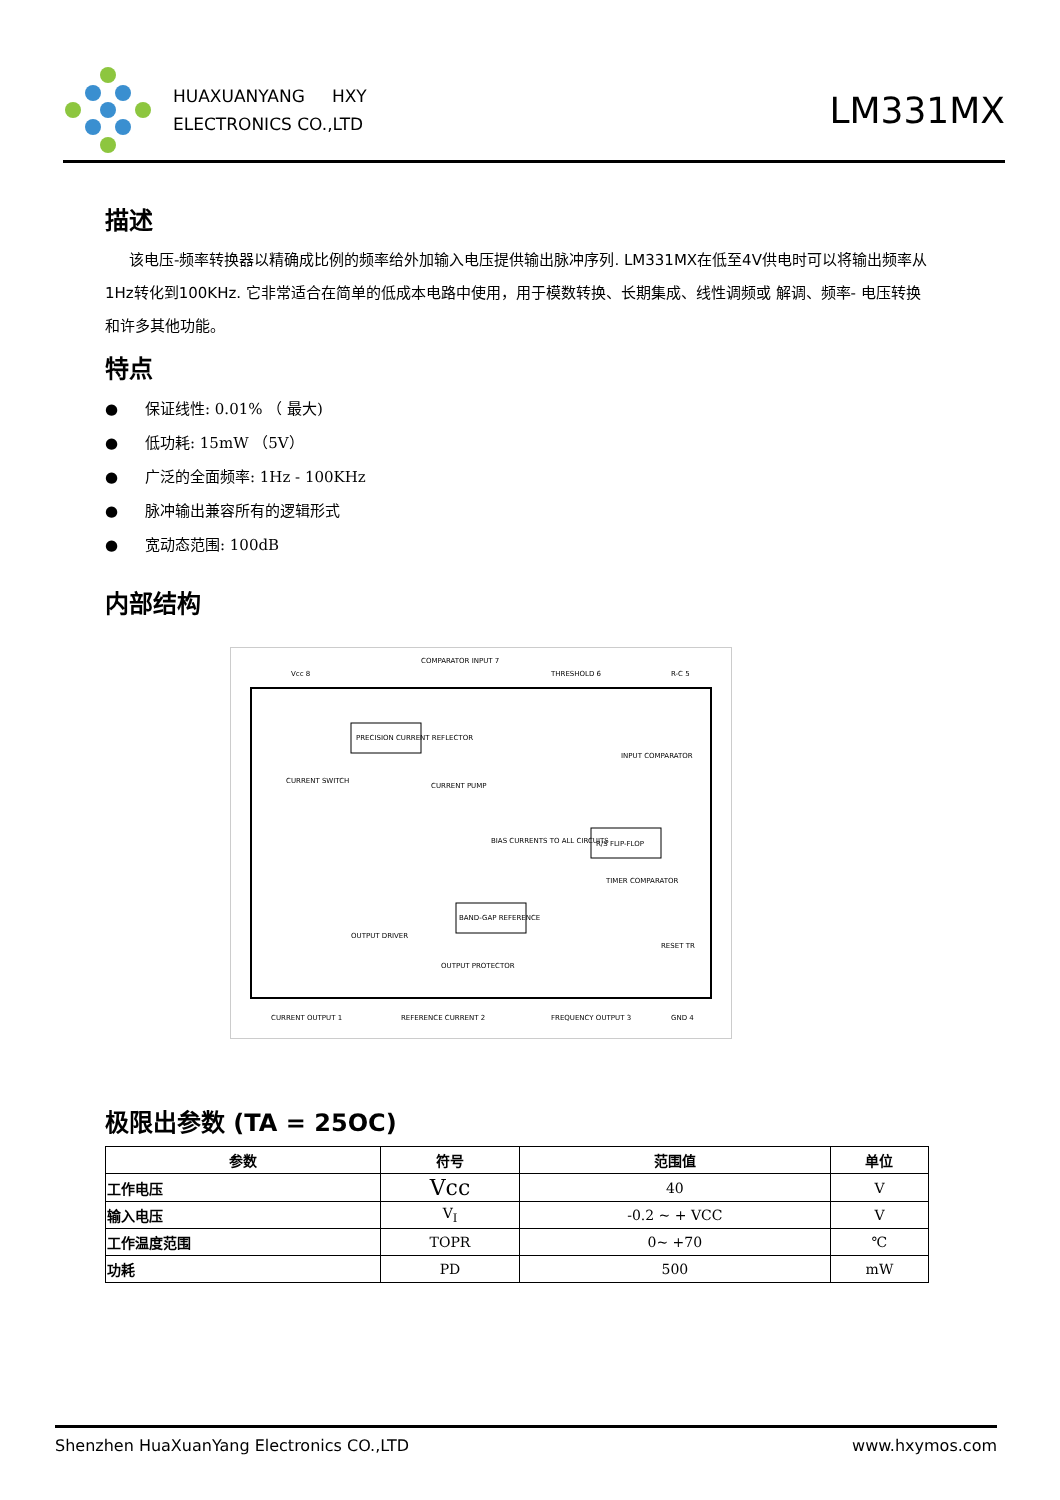HUAXUANYANG HXY
ELECTRONICS CO.,LTD
LM331MX
描述
该电压-频率转换器以精确成比例的频率给外加输入电压提供输出脉冲序列. LM331MX在低至4V供电时可以将输出频率从 1Hz转化到100KHz. 它非常适合在简单的低成本电路中使用，用于模数转换、长期集成、线性调频或 解调、频率- 电压转换和许多其他功能。
特点
● 保证线性: 0.01% （ 最大)
● 低功耗: 15mW （5V）
● 广泛的全面频率: 1Hz - 100KHz
● 脉冲输出兼容所有的逻辑形式
● 宽动态范围: 100dB
内部结构
Vcc 8
COMPARATOR INPUT 7
THRESHOLD 6
R-C 5
PRECISION CURRENT REFLECTOR
CURRENT SWITCH
CURRENT PUMP
BIAS CURRENTS TO ALL CIRCUITS
R/S FLIP-FLOP
INPUT COMPARATOR
TIMER COMPARATOR
BAND-GAP REFERENCE
OUTPUT DRIVER
OUTPUT PROTECTOR
RESET TR
CURRENT OUTPUT 1
REFERENCE CURRENT 2
FREQUENCY OUTPUT 3
GND 4
极限出参数 (TA = 25OC)
| 参数 | 符号 | 范围值 | 单位 |
| --- | --- | --- | --- |
| 工作电压 | Vcc | 40 | V |
| 输入电压 | V<sub>I</sub> | -0.2 ~ + VCC | V |
| 工作温度范围 | TOPR | 0~ +70 | ℃ |
| 功耗 | PD | 500 | mW |
Shenzhen HuaXuanYang Electronics CO.,LTD www.hxymos.com